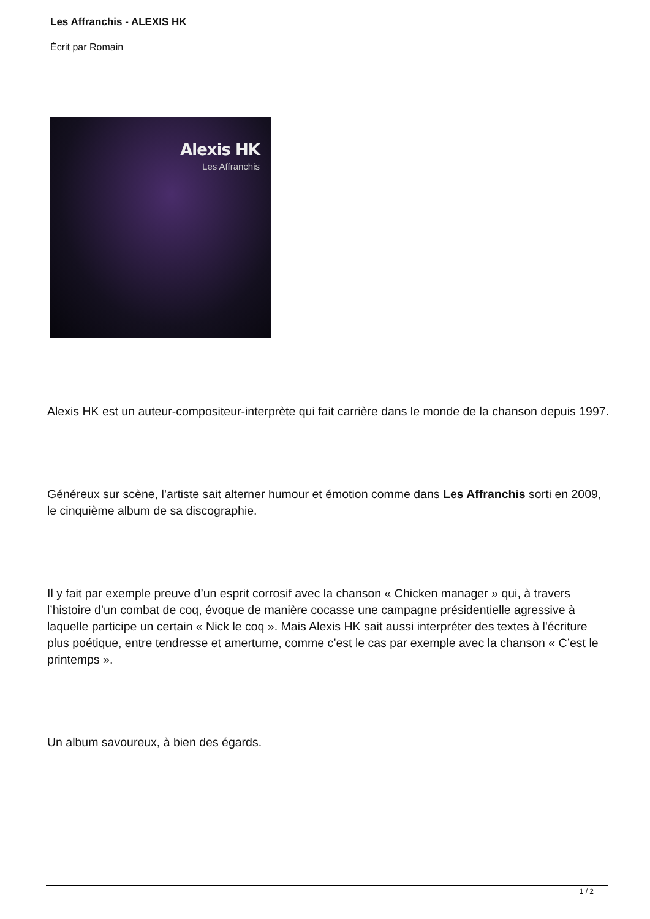Les Affranchis - ALEXIS HK
Écrit par Romain
Alexis HK
Les Affranchis
Alexis HK est un auteur-compositeur-interprète qui fait carrière dans le monde de la chanson depuis 1997.
Généreux sur scène, l’artiste sait alterner humour et émotion comme dans Les Affranchis sorti en 2009, le cinquième album de sa discographie.
Il y fait par exemple preuve d’un esprit corrosif avec la chanson « Chicken manager » qui, à travers l’histoire d’un combat de coq, évoque de manière cocasse une campagne présidentielle agressive à laquelle participe un certain « Nick le coq ». Mais Alexis HK sait aussi interpréter des textes à l'écriture plus poétique, entre tendresse et amertume, comme c’est le cas par exemple avec la chanson « C’est le printemps ».
Un album savoureux, à bien des égards.
1 / 2